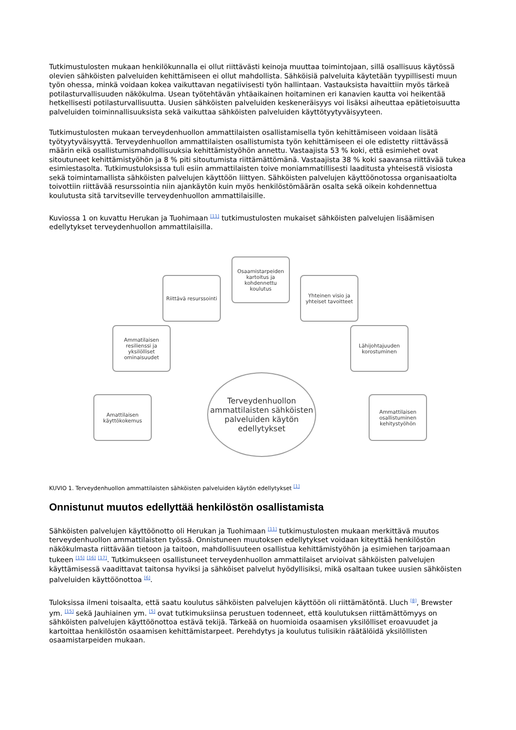Tutkimustulosten mukaan henkilökunnalla ei ollut riittävästi keinoja muuttaa toimintojaan, sillä osallisuus käytössä olevien sähköisten palveluiden kehittämiseen ei ollut mahdollista. Sähköisiä palveluita käytetään tyypillisesti muun työn ohessa, minkä voidaan kokea vaikuttavan negatiivisesti työn hallintaan. Vastauksista havaittiin myös tärkeä potilasturvallisuuden näkökulma. Usean työtehtävän yhtäaikainen hoitaminen eri kanavien kautta voi heikentää hetkellisesti potilasturvallisuutta. Uusien sähköisten palveluiden keskeneräisyys voi lisäksi aiheuttaa epätietoisuutta palveluiden toiminnallisuuksista sekä vaikuttaa sähköisten palveluiden käyttötyytyväisyyteen.
Tutkimustulosten mukaan terveydenhuollon ammattilaisten osallistamisella työn kehittämiseen voidaan lisätä työtyytyväisyyttä. Terveydenhuollon ammattilaisten osallistumista työn kehittämiseen ei ole edistetty riittävässä määrin eikä osallistumismahdollisuuksia kehittämistyöhön annettu. Vastaajista 53 % koki, että esimiehet ovat sitoutuneet kehittämistyöhön ja 8 % piti sitoutumista riittämättömänä. Vastaajista 38 % koki saavansa riittävää tukea esimiestasolta. Tutkimustuloksissa tuli esiin ammattilaisten toive moniammatillisesti laaditusta yhteisestä visiosta sekä toimintamallista sähköisten palvelujen käyttöön liittyen. Sähköisten palvelujen käyttöönotossa organisaatiolta toivottiin riittävää resurssointia niin ajankäytön kuin myös henkilöstömäärän osalta sekä oikein kohdennettua koulutusta sitä tarvitseville terveydenhuollon ammattilaisille.
Kuviossa 1 on kuvattu Herukan ja Tuohimaan <sup>[11]</sup> tutkimustulosten mukaiset sähköisten palvelujen lisäämisen edellytykset terveydenhuollon ammattilaisilla.
Osaamistarpeiden kartoitus ja kohdennettu koulutus
Riittävä resurssointi
Yhteinen visio ja yhteiset tavoitteet
Ammatilaisen resilienssi ja yksilölliset ominaisuudet
Lähijohtajuuden korostuminen
Amattilaisen käyttökokemus
Ammattilaisen osallistuminen kehitystyöhön
Terveydenhuollon ammattilaisten sähköisten palveluiden käytön edellytykset
KUVIO 1. Terveydenhuollon ammattilaisten sähköisten palveluiden käytön edellytykset <sup>[1]</sup>
Onnistunut muutos edellyttää henkilöstön osallistamista
Sähköisten palvelujen käyttöönotto oli Herukan ja Tuohimaan <sup>[11]</sup> tutkimustulosten mukaan merkittävä muutos terveydenhuollon ammattilaisten työssä. Onnistuneen muutoksen edellytykset voidaan kiteyttää henkilöstön näkökulmasta riittävään tietoon ja taitoon, mahdollisuuteen osallistua kehittämistyöhön ja esimiehen tarjoamaan tukeen <sup>[15]</sup> <sup>[16]</sup> <sup>[17]</sup>. Tutkimukseen osallistuneet terveydenhuollon ammattilaiset arvioivat sähköisten palvelujen käyttämisessä vaadittavat taitonsa hyviksi ja sähköiset palvelut hyödyllisiksi, mikä osaltaan tukee uusien sähköisten palveluiden käyttöönottoa <sup>[6]</sup>.
Tuloksissa ilmeni toisaalta, että saatu koulutus sähköisten palvelujen käyttöön oli riittämätöntä. Lluch <sup>[8]</sup>, Brewster ym. <sup>[15]</sup> sekä Jauhiainen ym. <sup>[5]</sup> ovat tutkimuksiinsa perustuen todenneet, että koulutuksen riittämättömyys on sähköisten palvelujen käyttöönottoa estävä tekijä. Tärkeää on huomioida osaamisen yksilölliset eroavuudet ja kartoittaa henkilöstön osaamisen kehittämistarpeet. Perehdytys ja koulutus tulisikin räätälöidä yksilöllisten osaamistarpeiden mukaan.